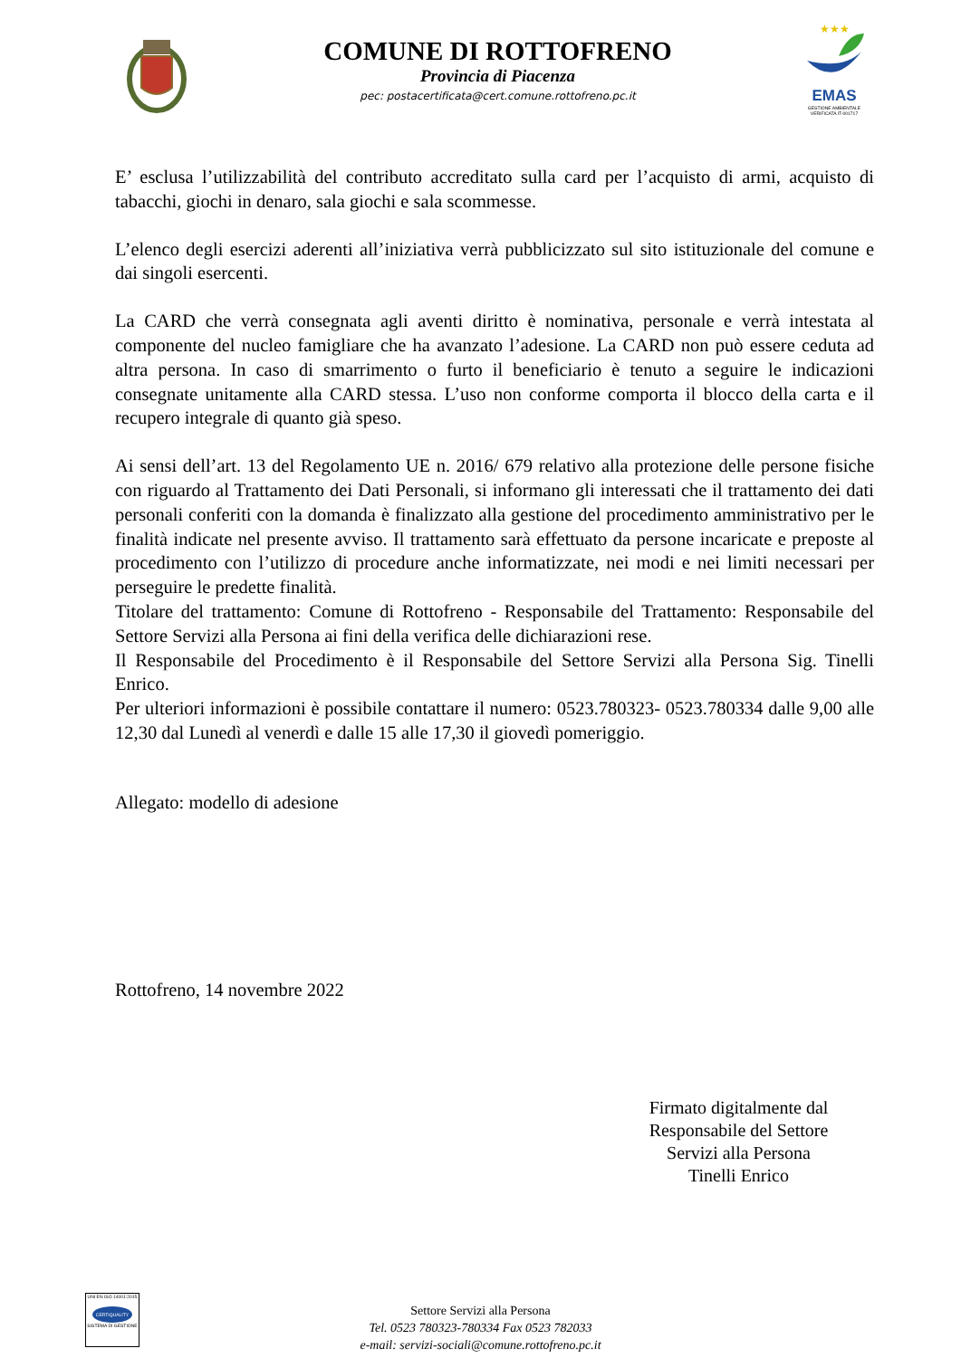COMUNE DI ROTTOFRENO
Provincia di Piacenza
pec: postacertificata@cert.comune.rottofreno.pc.it
★★★
EMAS
GESTIONE AMBIENTALE VERIFICATA IT-001717
E’ esclusa l’utilizzabilità del contributo accreditato sulla card per l’acquisto di armi, acquisto di tabacchi, giochi in denaro, sala giochi e sala scommesse.
L’elenco degli esercizi aderenti all’iniziativa verrà pubblicizzato sul sito istituzionale del comune e dai singoli esercenti.
La CARD che verrà consegnata agli aventi diritto è nominativa, personale e verrà intestata al componente del nucleo famigliare che ha avanzato l’adesione. La CARD non può essere ceduta ad altra persona. In caso di smarrimento o furto il beneficiario è tenuto a seguire le indicazioni consegnate unitamente alla CARD stessa. L’uso non conforme comporta il blocco della carta e il recupero integrale di quanto già speso.
Ai sensi dell’art. 13 del Regolamento UE n. 2016/ 679 relativo alla protezione delle persone fisiche con riguardo al Trattamento dei Dati Personali, si informano gli interessati che il trattamento dei dati personali conferiti con la domanda è finalizzato alla gestione del procedimento amministrativo per le finalità indicate nel presente avviso. Il trattamento sarà effettuato da persone incaricate e preposte al procedimento con l’utilizzo di procedure anche informatizzate, nei modi e nei limiti necessari per perseguire le predette finalità.
Titolare del trattamento: Comune di Rottofreno - Responsabile del Trattamento: Responsabile del Settore Servizi alla Persona ai fini della verifica delle dichiarazioni rese.
Il Responsabile del Procedimento è il Responsabile del Settore Servizi alla Persona Sig. Tinelli Enrico.
Per ulteriori informazioni è possibile contattare il numero: 0523.780323- 0523.780334 dalle 9,00 alle 12,30 dal Lunedì al venerdì e dalle 15 alle 17,30 il giovedì pomeriggio.
Allegato: modello di adesione
Rottofreno, 14 novembre 2022
Firmato digitalmente dal
Responsabile del Settore
Servizi alla Persona
Tinelli Enrico
UNI EN ISO 14001:2015
CERTIQUALITY
SISTEMA DI GESTIONE
Settore Servizi alla Persona
Tel. 0523 780323-780334 Fax 0523 782033
e-mail: servizi-sociali@comune.rottofreno.pc.it